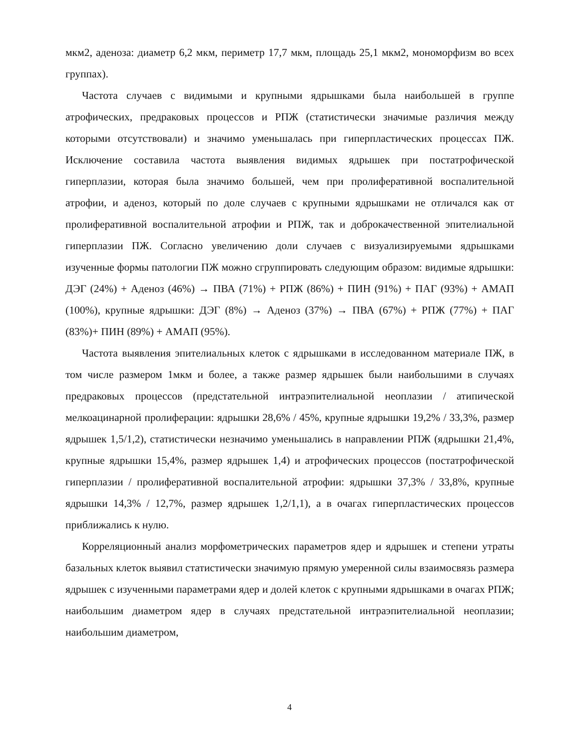мкм2, аденоза: диаметр 6,2 мкм, периметр 17,7 мкм, площадь 25,1 мкм2, мономорфизм во всех группах).
Частота случаев с видимыми и крупными ядрышками была наибольшей в группе атрофических, предраковых процессов и РПЖ (статистически значимые различия между которыми отсутствовали) и значимо уменьшалась при гиперпластических процессах ПЖ. Исключение составила частота выявления видимых ядрышек при постатрофической гиперплазии, которая была значимо большей, чем при пролиферативной воспалительной атрофии, и аденоз, который по доле случаев с крупными ядрышками не отличался как от пролиферативной воспалительной атрофии и РПЖ, так и доброкачественной эпителиальной гиперплазии ПЖ. Согласно увеличению доли случаев с визуализируемыми ядрышками изученные формы патологии ПЖ можно сгруппировать следующим образом: видимые ядрышки: ДЭГ (24%) + Аденоз (46%) → ПВА (71%) + РПЖ (86%) + ПИН (91%) + ПАГ (93%) + АМАП (100%), крупные ядрышки: ДЭГ (8%) → Аденоз (37%) → ПВА (67%) + РПЖ (77%) + ПАГ (83%)+ ПИН (89%) + АМАП (95%).
Частота выявления эпителиальных клеток с ядрышками в исследованном материале ПЖ, в том числе размером 1мкм и более, а также размер ядрышек были наибольшими в случаях предраковых процессов (предстательной интраэпителиальной неоплазии / атипической мелкоацинарной пролиферации: ядрышки 28,6% / 45%, крупные ядрышки 19,2% / 33,3%, размер ядрышек 1,5/1,2), статистически незначимо уменьшались в направлении РПЖ (ядрышки 21,4%, крупные ядрышки 15,4%, размер ядрышек 1,4) и атрофических процессов (постатрофической гиперплазии / пролиферативной воспалительной атрофии: ядрышки 37,3% / 33,8%, крупные ядрышки 14,3% / 12,7%, размер ядрышек 1,2/1,1), а в очагах гиперпластических процессов приближались к нулю.
Корреляционный анализ морфометрических параметров ядер и ядрышек и степени утраты базальных клеток выявил статистически значимую прямую умеренной силы взаимосвязь размера ядрышек с изученными параметрами ядер и долей клеток с крупными ядрышками в очагах РПЖ; наибольшим диаметром ядер в случаях предстательной интраэпителиальной неоплазии; наибольшим диаметром,
4